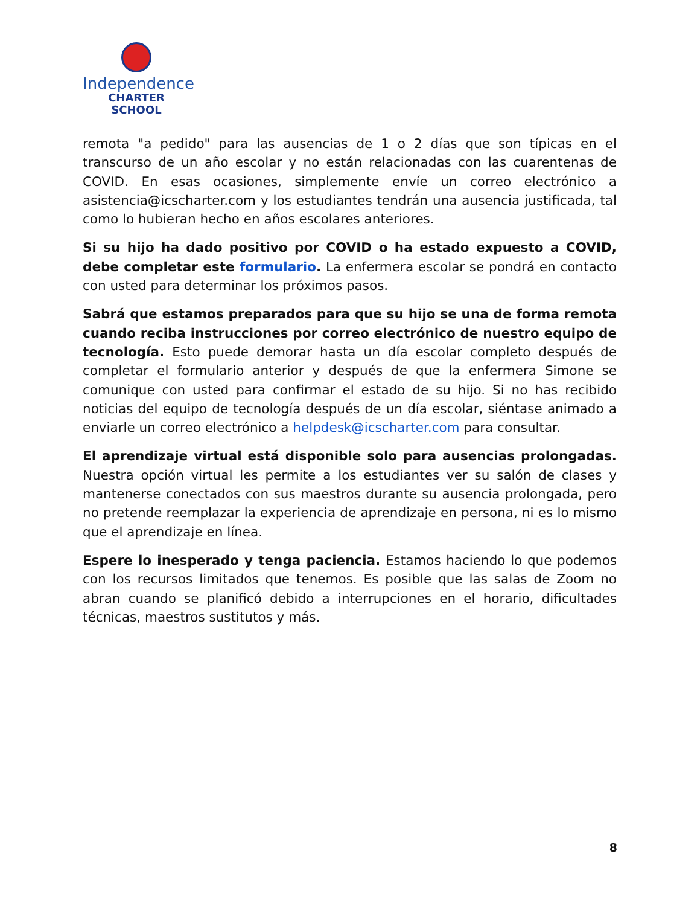Independence
CHARTER SCHOOL
remota "a pedido" para las ausencias de 1 o 2 días que son típicas en el transcurso de un año escolar y no están relacionadas con las cuarentenas de COVID. En esas ocasiones, simplemente envíe un correo electrónico a asistencia@icscharter.com y los estudiantes tendrán una ausencia justificada, tal como lo hubieran hecho en años escolares anteriores.
Si su hijo ha dado positivo por COVID o ha estado expuesto a COVID, debe completar este formulario. La enfermera escolar se pondrá en contacto con usted para determinar los próximos pasos.
Sabrá que estamos preparados para que su hijo se una de forma remota cuando reciba instrucciones por correo electrónico de nuestro equipo de tecnología. Esto puede demorar hasta un día escolar completo después de completar el formulario anterior y después de que la enfermera Simone se comunique con usted para confirmar el estado de su hijo. Si no has recibido noticias del equipo de tecnología después de un día escolar, siéntase animado a enviarle un correo electrónico a helpdesk@icscharter.com para consultar.
El aprendizaje virtual está disponible solo para ausencias prolongadas. Nuestra opción virtual les permite a los estudiantes ver su salón de clases y mantenerse conectados con sus maestros durante su ausencia prolongada, pero no pretende reemplazar la experiencia de aprendizaje en persona, ni es lo mismo que el aprendizaje en línea.
Espere lo inesperado y tenga paciencia. Estamos haciendo lo que podemos con los recursos limitados que tenemos. Es posible que las salas de Zoom no abran cuando se planificó debido a interrupciones en el horario, dificultades técnicas, maestros sustitutos y más.
8